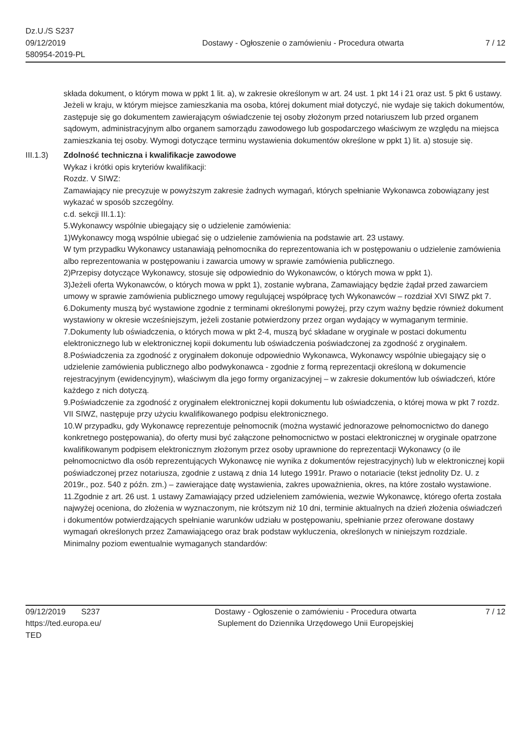Dz.U./S S237
09/12/2019
580954-2019-PL
Dostawy - Ogłoszenie o zamówieniu - Procedura otwarta
7 / 12
składa dokument, o którym mowa w ppkt 1 lit. a), w zakresie określonym w art. 24 ust. 1 pkt 14 i 21 oraz ust. 5 pkt 6 ustawy. Jeżeli w kraju, w którym miejsce zamieszkania ma osoba, której dokument miał dotyczyć, nie wydaje się takich dokumentów, zastępuje się go dokumentem zawierającym oświadczenie tej osoby złożonym przed notariuszem lub przed organem sądowym, administracyjnym albo organem samorządu zawodowego lub gospodarczego właściwym ze względu na miejsca zamieszkania tej osoby. Wymogi dotyczące terminu wystawienia dokumentów określone w ppkt 1) lit. a) stosuje się.
III.1.3)
Zdolność techniczna i kwalifikacje zawodowe
Wykaz i krótki opis kryteriów kwalifikacji:
Rozdz. V SIWZ:
Zamawiający nie precyzuje w powyższym zakresie żadnych wymagań, których spełnianie Wykonawca zobowiązany jest wykazać w sposób szczególny.
c.d. sekcji III.1.1):
5.Wykonawcy wspólnie ubiegający się o udzielenie zamówienia:
1)Wykonawcy mogą wspólnie ubiegać się o udzielenie zamówienia na podstawie art. 23 ustawy.
W tym przypadku Wykonawcy ustanawiają pełnomocnika do reprezentowania ich w postępowaniu o udzielenie zamówienia albo reprezentowania w postępowaniu i zawarcia umowy w sprawie zamówienia publicznego.
2)Przepisy dotyczące Wykonawcy, stosuje się odpowiednio do Wykonawców, o których mowa w ppkt 1).
3)Jeżeli oferta Wykonawców, o których mowa w ppkt 1), zostanie wybrana, Zamawiający będzie żądał przed zawarciem umowy w sprawie zamówienia publicznego umowy regulującej współpracę tych Wykonawców – rozdział XVI SIWZ pkt 7.
6.Dokumenty muszą być wystawione zgodnie z terminami określonymi powyżej, przy czym ważny będzie również dokument wystawiony w okresie wcześniejszym, jeżeli zostanie potwierdzony przez organ wydający w wymaganym terminie.
7.Dokumenty lub oświadczenia, o których mowa w pkt 2-4, muszą być składane w oryginale w postaci dokumentu elektronicznego lub w elektronicznej kopii dokumentu lub oświadczenia poświadczonej za zgodność z oryginałem.
8.Poświadczenia za zgodność z oryginałem dokonuje odpowiednio Wykonawca, Wykonawcy wspólnie ubiegający się o udzielenie zamówienia publicznego albo podwykonawca - zgodnie z formą reprezentacji określoną w dokumencie rejestracyjnym (ewidencyjnym), właściwym dla jego formy organizacyjnej – w zakresie dokumentów lub oświadczeń, które każdego z nich dotyczą.
9.Poświadczenie za zgodność z oryginałem elektronicznej kopii dokumentu lub oświadczenia, o której mowa w pkt 7 rozdz. VII SIWZ, następuje przy użyciu kwalifikowanego podpisu elektronicznego.
10.W przypadku, gdy Wykonawcę reprezentuje pełnomocnik (można wystawić jednorazowe pełnomocnictwo do danego konkretnego postępowania), do oferty musi być załączone pełnomocnictwo w postaci elektronicznej w oryginale opatrzone kwalifikowanym podpisem elektronicznym złożonym przez osoby uprawnione do reprezentacji Wykonawcy (o ile pełnomocnictwo dla osób reprezentujących Wykonawcę nie wynika z dokumentów rejestracyjnych) lub w elektronicznej kopii poświadczonej przez notariusza, zgodnie z ustawą z dnia 14 lutego 1991r. Prawo o notariacie (tekst jednolity Dz. U. z 2019r., poz. 540 z późn. zm.) – zawierające datę wystawienia, zakres upoważnienia, okres, na które zostało wystawione.
11.Zgodnie z art. 26 ust. 1 ustawy Zamawiający przed udzieleniem zamówienia, wezwie Wykonawcę, którego oferta została najwyżej oceniona, do złożenia w wyznaczonym, nie krótszym niż 10 dni, terminie aktualnych na dzień złożenia oświadczeń i dokumentów potwierdzających spełnianie warunków udziału w postępowaniu, spełnianie przez oferowane dostawy wymagań określonych przez Zamawiającego oraz brak podstaw wykluczenia, określonych w niniejszym rozdziale.
Minimalny poziom ewentualnie wymaganych standardów:
09/12/2019 S237
https://ted.europa.eu/
TED
Dostawy - Ogłoszenie o zamówieniu - Procedura otwarta
Suplement do Dziennika Urzędowego Unii Europejskiej
7 / 12